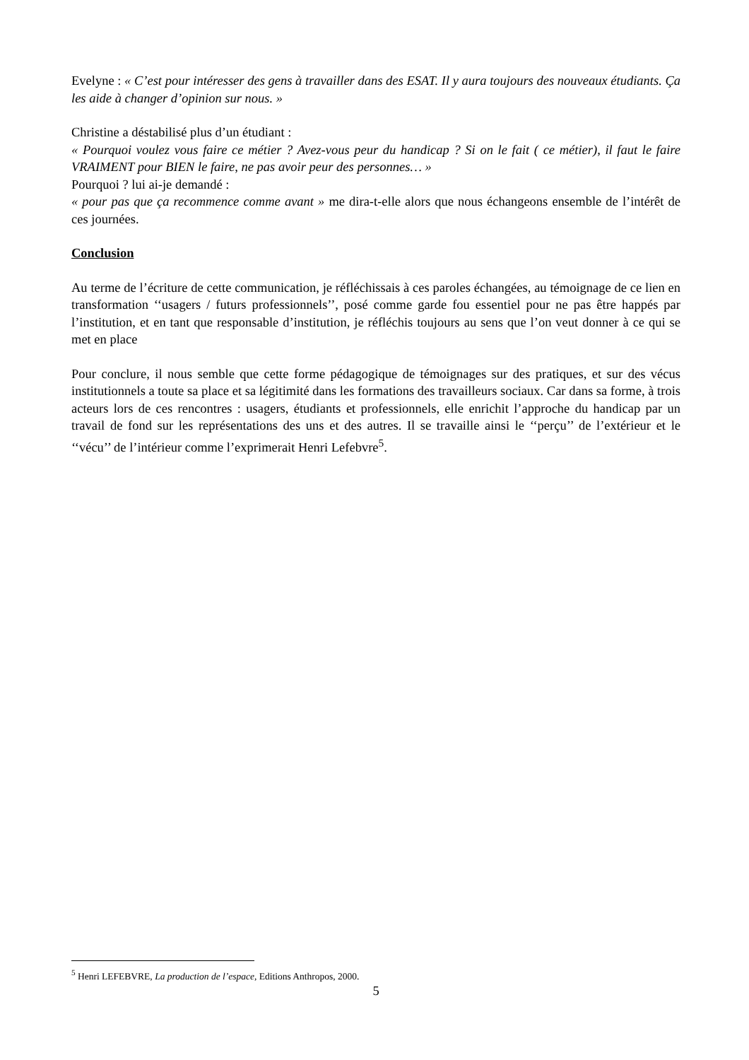Evelyne : « C’est pour intéresser des gens à travailler dans des ESAT. Il y aura toujours des nouveaux étudiants. Ça les aide à changer d’opinion sur nous. »
Christine a déstabilisé plus d’un étudiant :
« Pourquoi voulez vous faire ce métier ? Avez-vous peur du handicap ? Si on le fait ( ce métier), il faut le faire VRAIMENT pour BIEN le faire, ne pas avoir peur des personnes… »
Pourquoi ? lui ai-je demandé :
« pour pas que ça recommence comme avant » me dira-t-elle alors que nous échangeons ensemble de l’intérêt de ces journées.
Conclusion
Au terme de l’écriture de cette communication, je réfléchissais à ces paroles échangées, au témoignage de ce lien en transformation ‘‘usagers / futurs professionnels’’, posé comme garde fou essentiel pour ne pas être happés par l’institution, et en tant que responsable d’institution, je réfléchis toujours au sens que l’on veut donner à ce qui se met en place
Pour conclure, il nous semble que cette forme pédagogique de témoignages sur des pratiques, et sur des vécus institutionnels a toute sa place et sa légitimité dans les formations des travailleurs sociaux. Car dans sa forme, à trois acteurs lors de ces rencontres : usagers, étudiants et professionnels, elle enrichit l’approche du handicap par un travail de fond sur les représentations des uns et des autres. Il se travaille ainsi le ‘‘perçu’’ de l’extérieur et le ‘‘vécu’’ de l’intérieur comme l’exprimerait Henri Lefebvre<sup>5</sup>.
<sup>5</sup> Henri LEFEBVRE, La production de l’espace, Editions Anthropos, 2000.
5